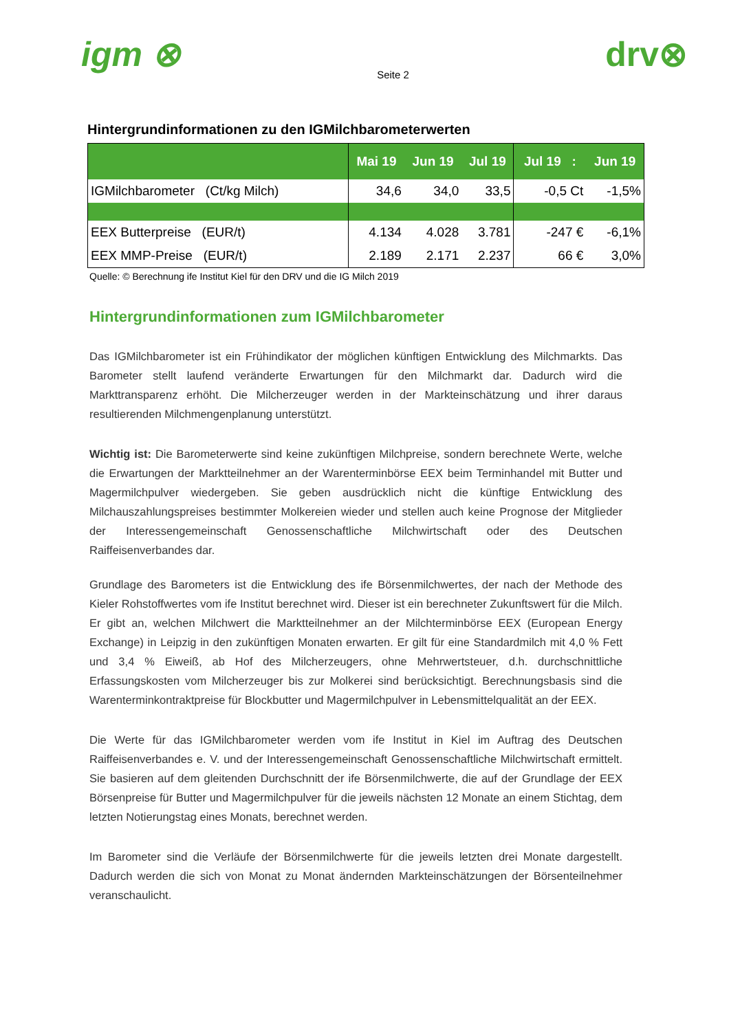igm ⊗
Seite 2
drv⊗
Hintergrundinformationen zu den IGMilchbarometerwerten
| | Mai 19 | Jun 19 | Jul 19 | Jul 19 : | Jun 19 |
| --- | --- | --- | --- | --- | --- |
| IGMilchbarometer (Ct/kg Milch) | 34,6 | 34,0 | 33,5 | -0,5 Ct | -1,5% |
| EEX Butterpreise (EUR/t) | 4.134 | 4.028 | 3.781 | -247 € | -6,1% |
| EEX MMP-Preise (EUR/t) | 2.189 | 2.171 | 2.237 | 66 € | 3,0% |
Quelle: © Berechnung ife Institut Kiel für den DRV und die IG Milch 2019
Hintergrundinformationen zum IGMilchbarometer
Das IGMilchbarometer ist ein Frühindikator der möglichen künftigen Entwicklung des Milchmarkts. Das Barometer stellt laufend veränderte Erwartungen für den Milchmarkt dar. Dadurch wird die Markttransparenz erhöht. Die Milcherzeuger werden in der Markteinschätzung und ihrer daraus resultierenden Milchmengenplanung unterstützt.
Wichtig ist: Die Barometerwerte sind keine zukünftigen Milchpreise, sondern berechnete Werte, welche die Erwartungen der Marktteilnehmer an der Warenterminbörse EEX beim Terminhandel mit Butter und Magermilchpulver wiedergeben. Sie geben ausdrücklich nicht die künftige Entwicklung des Milchauszahlungspreises bestimmter Molkereien wieder und stellen auch keine Prognose der Mitglieder der Interessengemeinschaft Genossenschaftliche Milchwirtschaft oder des Deutschen Raiffeisenverbandes dar.
Grundlage des Barometers ist die Entwicklung des ife Börsenmilchwertes, der nach der Methode des Kieler Rohstoffwertes vom ife Institut berechnet wird. Dieser ist ein berechneter Zukunftswert für die Milch. Er gibt an, welchen Milchwert die Marktteilnehmer an der Milchterminbörse EEX (European Energy Exchange) in Leipzig in den zukünftigen Monaten erwarten. Er gilt für eine Standardmilch mit 4,0 % Fett und 3,4 % Eiweiß, ab Hof des Milcherzeugers, ohne Mehrwertsteuer, d.h. durchschnittliche Erfassungskosten vom Milcherzeuger bis zur Molkerei sind berücksichtigt. Berechnungsbasis sind die Warenterminkontraktpreise für Blockbutter und Magermilchpulver in Lebensmittelqualität an der EEX.
Die Werte für das IGMilchbarometer werden vom ife Institut in Kiel im Auftrag des Deutschen Raiffeisenverbandes e. V. und der Interessengemeinschaft Genossenschaftliche Milchwirtschaft ermittelt. Sie basieren auf dem gleitenden Durchschnitt der ife Börsenmilchwerte, die auf der Grundlage der EEX Börsenpreise für Butter und Magermilchpulver für die jeweils nächsten 12 Monate an einem Stichtag, dem letzten Notierungstag eines Monats, berechnet werden.
Im Barometer sind die Verläufe der Börsenmilchwerte für die jeweils letzten drei Monate dargestellt. Dadurch werden die sich von Monat zu Monat ändernden Markteinschätzungen der Börsenteilnehmer veranschaulicht.